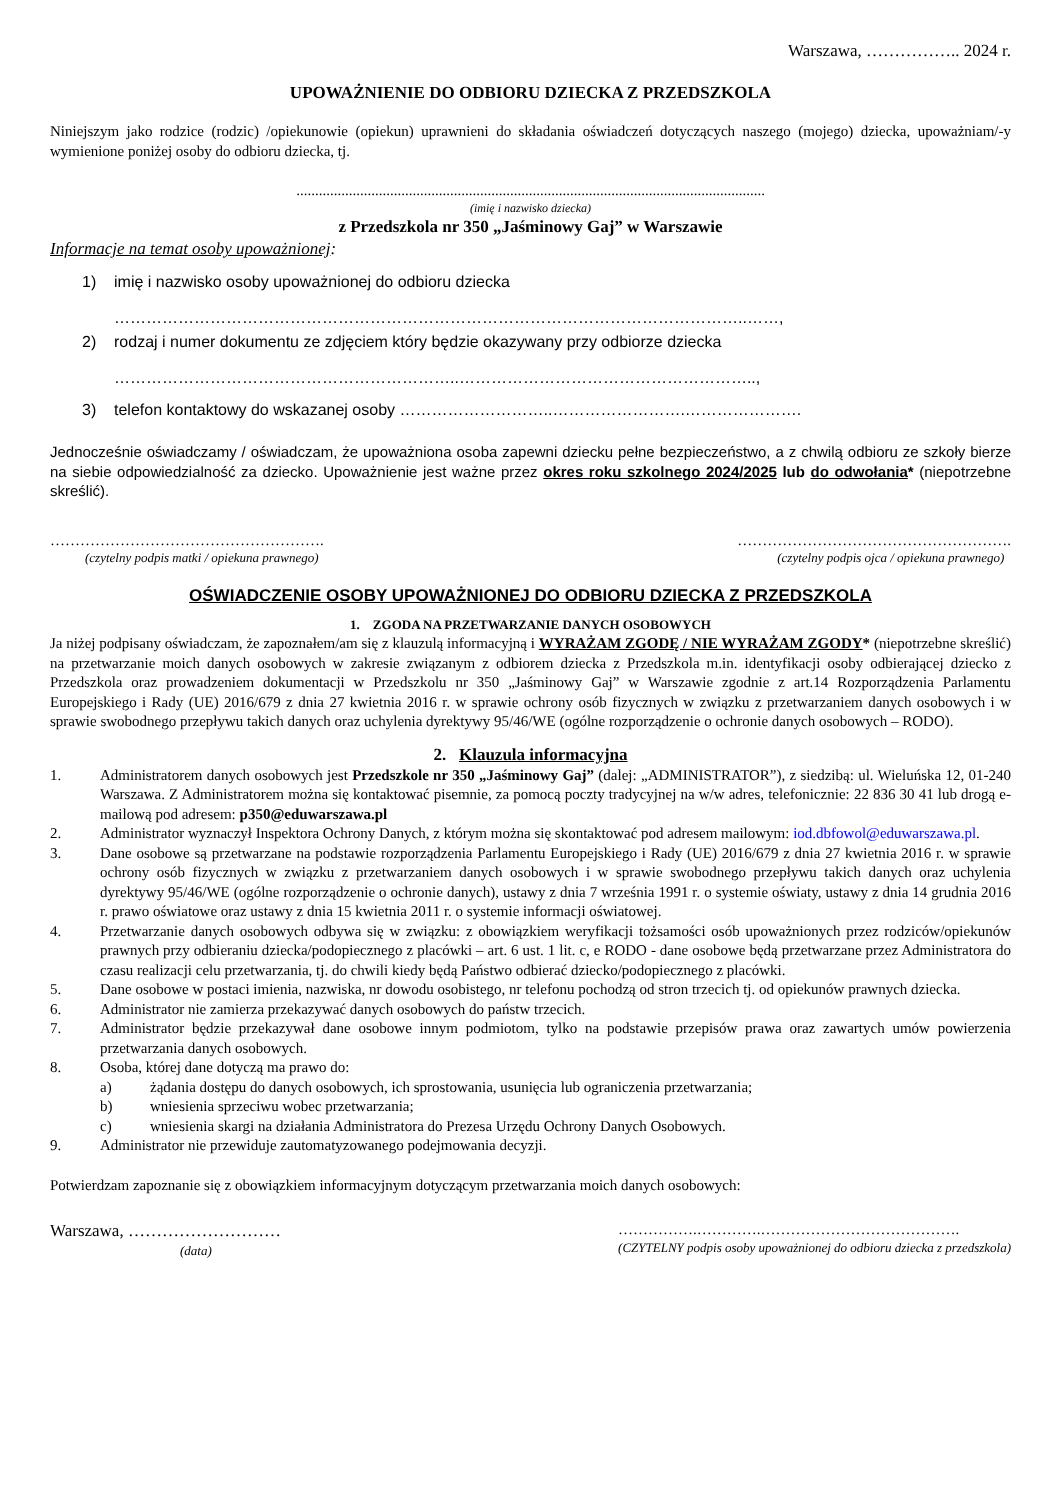Warszawa, …………….. 2024 r.
UPOWAŻNIENIE DO ODBIORU DZIECKA Z PRZEDSZKOLA
Niniejszym jako rodzice (rodzic) /opiekunowie (opiekun) uprawnieni do składania oświadczeń dotyczących naszego (mojego) dziecka, upoważniam/-y wymienione poniżej osoby do odbioru dziecka, tj.
.............................................................................................................................
(imię i nazwisko dziecka)
z Przedszkola nr 350 „Jaśminowy Gaj” w Warszawie
Informacje na temat osoby upoważnionej:
1) imię i nazwisko osoby upoważnionej do odbioru dziecka
………………………………………………………………………………………………………..……,
2) rodzaj i numer dokumentu ze zdjęciem który będzie okazywany przy odbiorze dziecka
………………………………………………………..………………………………………………..,
3) telefon kontaktowy do wskazanej osoby ………………………..…………………….………………….
Jednocześnie oświadczamy / oświadczam, że upoważniona osoba zapewni dziecku pełne bezpieczeństwo, a z chwilą odbioru ze szkoły bierze na siebie odpowiedzialność za dziecko. Upoważnienie jest ważne przez okres roku szkolnego 2024/2025 lub do odwołania* (niepotrzebne skreślić).
……………………………………………….
(czytelny podpis matki / opiekuna prawnego)
……………………………………………….
(czytelny podpis ojca / opiekuna prawnego)
OŚWIADCZENIE OSOBY UPOWAŻNIONEJ DO ODBIORU DZIECKA Z PRZEDSZKOLA
1. ZGODA NA PRZETWARZANIE DANYCH OSOBOWYCH
Ja niżej podpisany oświadczam, że zapoznałem/am się z klauzulą informacyjną i WYRAŻAM ZGODĘ / NIE WYRAŻAM ZGODY* (niepotrzebne skreślić) na przetwarzanie moich danych osobowych w zakresie związanym z odbiorem dziecka z Przedszkola m.in. identyfikacji osoby odbierającej dziecko z Przedszkola oraz prowadzeniem dokumentacji w Przedszkolu nr 350 „Jaśminowy Gaj” w Warszawie zgodnie z art.14 Rozporządzenia Parlamentu Europejskiego i Rady (UE) 2016/679 z dnia 27 kwietnia 2016 r. w sprawie ochrony osób fizycznych w związku z przetwarzaniem danych osobowych i w sprawie swobodnego przepływu takich danych oraz uchylenia dyrektywy 95/46/WE (ogólne rozporządzenie o ochronie danych osobowych – RODO).
2. Klauzula informacyjna
1. Administratorem danych osobowych jest Przedszkole nr 350 „Jaśminowy Gaj” (dalej: „ADMINISTRATOR”), z siedzibą: ul. Wieluńska 12, 01-240 Warszawa. Z Administratorem można się kontaktować pisemnie, za pomocą poczty tradycyjnej na w/w adres, telefonicznie: 22 836 30 41 lub drogą e-mailową pod adresem: p350@eduwarszawa.pl
2. Administrator wyznaczył Inspektora Ochrony Danych, z którym można się skontaktować pod adresem mailowym: iod.dbfowol@eduwarszawa.pl.
3. Dane osobowe są przetwarzane na podstawie rozporządzenia Parlamentu Europejskiego i Rady (UE) 2016/679 z dnia 27 kwietnia 2016 r. w sprawie ochrony osób fizycznych w związku z przetwarzaniem danych osobowych i w sprawie swobodnego przepływu takich danych oraz uchylenia dyrektywy 95/46/WE (ogólne rozporządzenie o ochronie danych), ustawy z dnia 7 września 1991 r. o systemie oświaty, ustawy z dnia 14 grudnia 2016 r. prawo oświatowe oraz ustawy z dnia 15 kwietnia 2011 r. o systemie informacji oświatowej.
4. Przetwarzanie danych osobowych odbywa się w związku: z obowiązkiem weryfikacji tożsamości osób upoważnionych przez rodziców/opiekunów prawnych przy odbieraniu dziecka/podopiecznego z placówki – art. 6 ust. 1 lit. c, e RODO - dane osobowe będą przetwarzane przez Administratora do czasu realizacji celu przetwarzania, tj. do chwili kiedy będą Państwo odbierać dziecko/podopiecznego z placówki.
5. Dane osobowe w postaci imienia, nazwiska, nr dowodu osobistego, nr telefonu pochodzą od stron trzecich tj. od opiekunów prawnych dziecka.
6. Administrator nie zamierza przekazywać danych osobowych do państw trzecich.
7. Administrator będzie przekazywał dane osobowe innym podmiotom, tylko na podstawie przepisów prawa oraz zawartych umów powierzenia przetwarzania danych osobowych.
8. Osoba, której dane dotyczą ma prawo do:
a) żądania dostępu do danych osobowych, ich sprostowania, usunięcia lub ograniczenia przetwarzania;
b) wniesienia sprzeciwu wobec przetwarzania;
c) wniesienia skargi na działania Administratora do Prezesa Urzędu Ochrony Danych Osobowych.
9. Administrator nie przewiduje zautomatyzowanego podejmowania decyzji.
Potwierdzam zapoznanie się z obowiązkiem informacyjnym dotyczącym przetwarzania moich danych osobowych:
Warszawa, ………………………
(data)
…………….………….………………………………….
(CZYTELNY podpis osoby upoważnionej do odbioru dziecka z przedszkola)